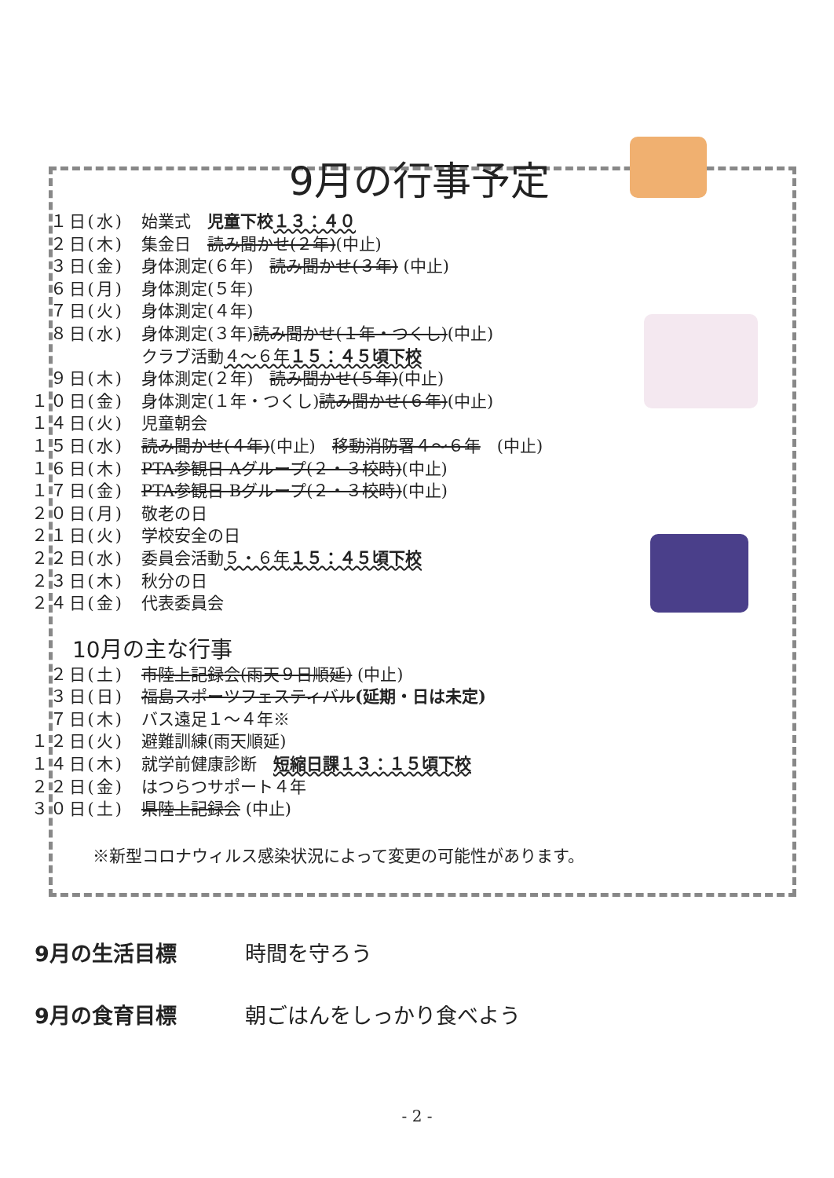9月の行事予定
１日(水) 始業式　児童下校１３：４０
２日(木) 集金日　読み聞かせ(２年)(中止)
３日(金) 身体測定(６年)　読み聞かせ(３年) (中止)
６日(月) 身体測定(５年)
７日(火) 身体測定(４年)
８日(水) 身体測定(３年)読み聞かせ(１年・つくし)(中止)
クラブ活動４～６年１５：４５頃下校
９日(木) 身体測定(２年)　読み聞かせ(５年)(中止)
１０日(金) 身体測定(１年・つくし)読み聞かせ(６年)(中止)
１４日(火) 児童朝会
１５日(水) 読み聞かせ(４年)(中止)　移動消防署４～６年　(中止)
１６日(木) PTA参観日 Aグループ(２・３校時)(中止)
１７日(金) PTA参観日 Bグループ(２・３校時)(中止)
２０日(月) 敬老の日
２１日(火) 学校安全の日
２２日(水) 委員会活動５・６年１５：４５頃下校
２３日(木) 秋分の日
２４日(金) 代表委員会
10月の主な行事
２日(土) 市陸上記録会(雨天９日順延) (中止)
３日(日) 福島スポーツフェスティバル(延期・日は未定)
７日(木) バス遠足１～４年※
１２日(火) 避難訓練(雨天順延)
１４日(木) 就学前健康診断　短縮日課１３：１５頃下校
２２日(金) はつらつサポート４年
３０日(土) 県陸上記録会 (中止)
※新型コロナウィルス感染状況によって変更の可能性があります。
9月の生活目標 時間を守ろう
9月の食育目標 朝ごはんをしっかり食べよう
- 2 -